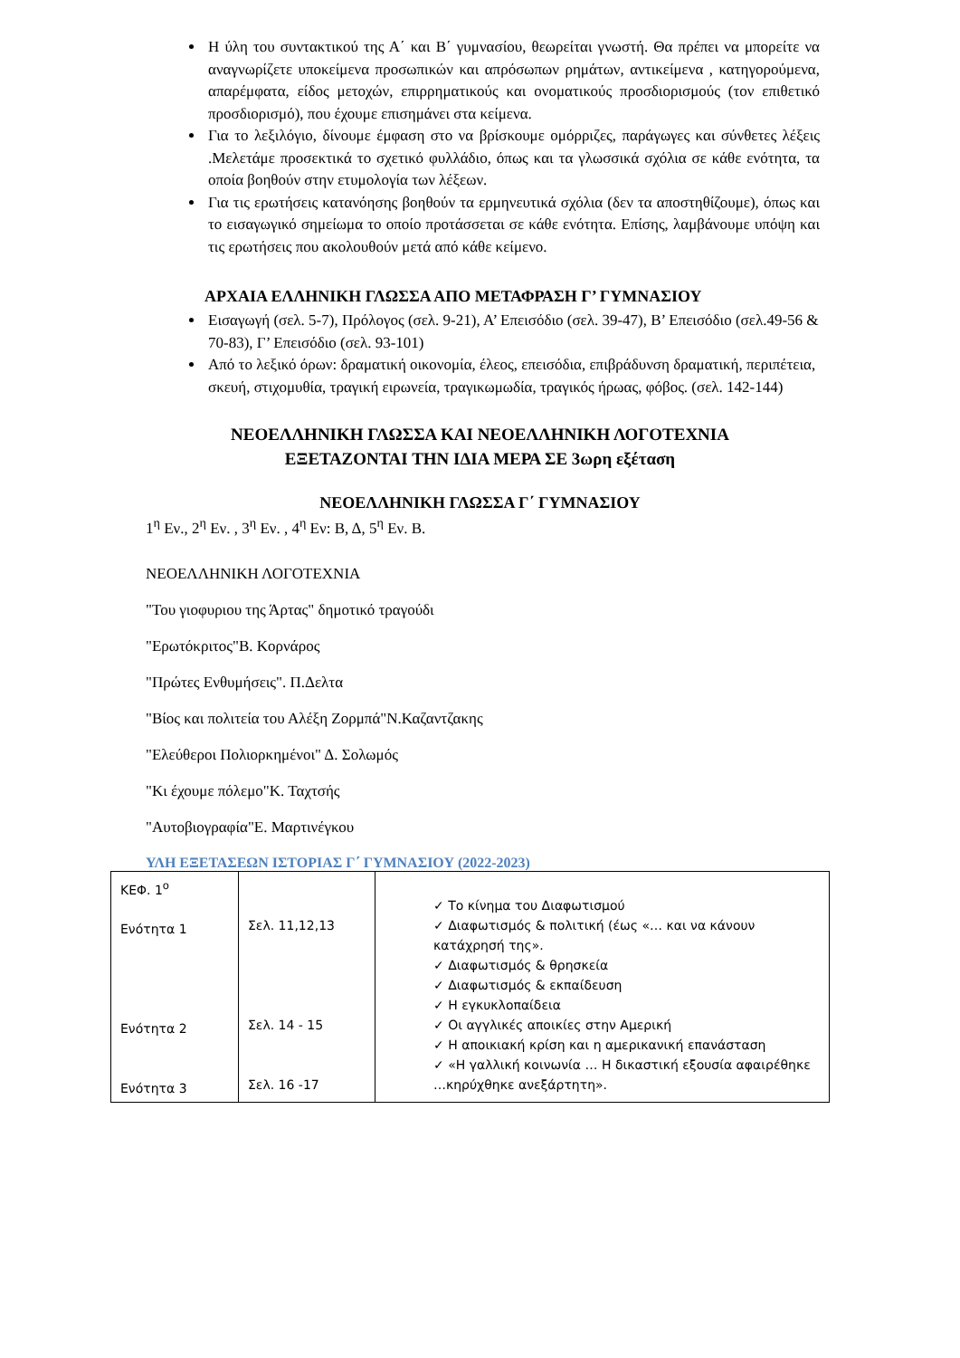Η ύλη του συντακτικού της Α΄ και Β΄ γυμνασίου, θεωρείται γνωστή. Θα πρέπει να μπορείτε να αναγνωρίζετε υποκείμενα προσωπικών και απρόσωπων ρημάτων, αντικείμενα , κατηγορούμενα, απαρέμφατα, είδος μετοχών, επιρρηματικούς και ονοματικούς προσδιορισμούς (τον επιθετικό προσδιορισμό), που έχουμε επισημάνει στα κείμενα.
Για το λεξιλόγιο, δίνουμε έμφαση στο να βρίσκουμε ομόρριζες, παράγωγες και σύνθετες λέξεις .Μελετάμε προσεκτικά το σχετικό φυλλάδιο, όπως και τα γλωσσικά σχόλια σε κάθε ενότητα, τα οποία βοηθούν στην ετυμολογία των λέξεων.
Για τις ερωτήσεις κατανόησης βοηθούν τα ερμηνευτικά σχόλια (δεν τα αποστηθίζουμε), όπως και το εισαγωγικό σημείωμα το οποίο προτάσσεται σε κάθε ενότητα. Επίσης, λαμβάνουμε υπόψη και τις ερωτήσεις που ακολουθούν μετά από κάθε κείμενο.
ΑΡΧΑΙΑ ΕΛΛΗΝΙΚΗ ΓΛΩΣΣΑ ΑΠΟ ΜΕΤΑΦΡΑΣΗ Γ’ ΓΥΜΝΑΣΙΟΥ
Εισαγωγή (σελ. 5-7), Πρόλογος (σελ. 9-21), Α’ Επεισόδιο (σελ. 39-47), Β’ Επεισόδιο (σελ.49-56 & 70-83), Γ’ Επεισόδιο (σελ. 93-101)
Από το λεξικό όρων: δραματική οικονομία, έλεος, επεισόδια, επιβράδυνση δραματική, περιπέτεια, σκευή, στιχομυθία, τραγική ειρωνεία, τραγικωμωδία, τραγικός ήρωας, φόβος. (σελ. 142-144)
ΝΕΟΕΛΛΗΝΙΚΗ ΓΛΩΣΣΑ ΚΑΙ ΝΕΟΕΛΛΗΝΙΚΗ ΛΟΓΟΤΕΧΝΙΑ
ΕΞΕΤΑΖΟΝΤΑΙ ΤΗΝ ΙΔΙΑ ΜΕΡΑ ΣΕ 3ωρη εξέταση
ΝΕΟΕΛΛΗΝΙΚΗ ΓΛΩΣΣΑ Γ΄ ΓΥΜΝΑΣΙΟΥ
1<sup>η</sup> Εν., 2<sup>η</sup> Εν. , 3<sup>η</sup> Εν. , 4<sup>η</sup> Εν: Β, Δ, 5<sup>η</sup> Εν. Β.
ΝΕΟΕΛΛΗΝΙΚΗ ΛΟΓΟΤΕΧΝΙΑ
"Του γιοφυριου της Άρτας" δημοτικό τραγούδι
"Ερωτόκριτος"Β. Κορνάρος
"Πρώτες Ενθυμήσεις". Π.Δελτα
"Βίος και πολιτεία του Αλέξη Ζορμπά"Ν.Καζαντζακης
"Ελεύθεροι Πολιορκημένοι" Δ. Σολωμός
"Κι έχουμε πόλεμο"Κ. Ταχτσής
"Αυτοβιογραφία"Ε. Μαρτινέγκου
ΥΛΗ ΕΞΕΤΑΣΕΩΝ ΙΣΤΟΡΙΑΣ Γ΄ ΓΥΜΝΑΣΙΟΥ (2022-2023)
| ΚΕΦ. 1<sup>ο</sup> Ενότητα 1 Ενότητα 2 Ενότητα 3 | Σελ. 11,12,13 Σελ. 14 - 15 Σελ. 16 -17 | ✓ Το κίνημα του Διαφωτισμού ✓ Διαφωτισμός & πολιτική (έως «… και να κάνουν κατάχρησή της». ✓ Διαφωτισμός & θρησκεία ✓ Διαφωτισμός & εκπαίδευση ✓ Η εγκυκλοπαίδεια ✓ Οι αγγλικές αποικίες στην Αμερική ✓ Η αποικιακή κρίση και η αμερικανική επανάσταση ✓ «Η γαλλική κοινωνία … Η δικαστική εξουσία αφαιρέθηκε …κηρύχθηκε ανεξάρτητη». |